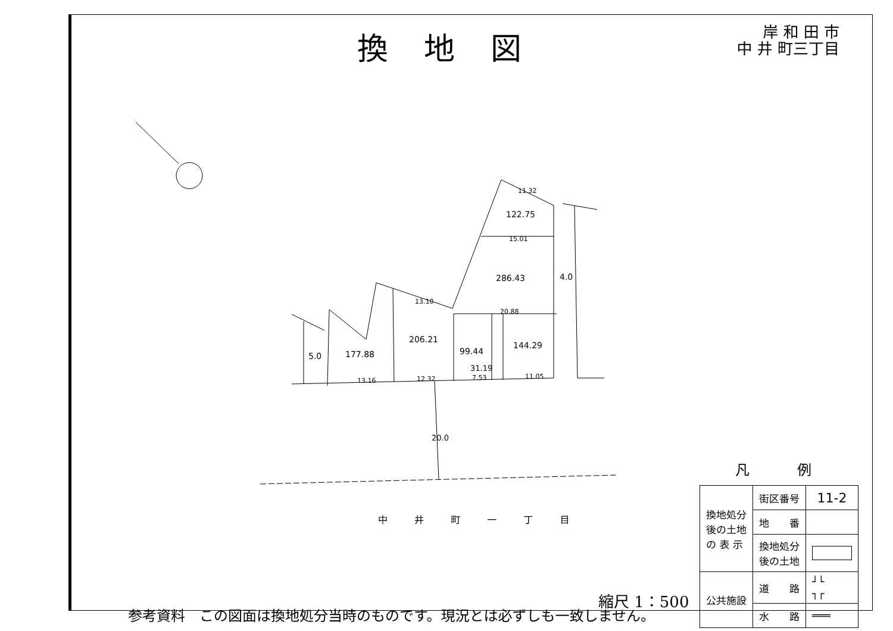換地図
岸 和 田 市
中 井 町三丁目
177.88
206.21
99.44
144.29
286.43
122.75
5.0
4.0
31.19
20.0
13.16
12.32
7.53
11.05
20.88
15.01
11.32
13.10
中 井 町 一 丁 目
凡例
| 換地処分 後の土地 の 表 示 | 街区番号 | 11-2 |
| | 地 番 | |
| | 換地処分 後の土地 | |
| 公共施設 | 道 路 | ┘└ ┐┌ |
| | 水 路 | ═══ |
縮尺 1：500
参考資料　この図面は換地処分当時のものです。現況とは必ずしも一致しません。